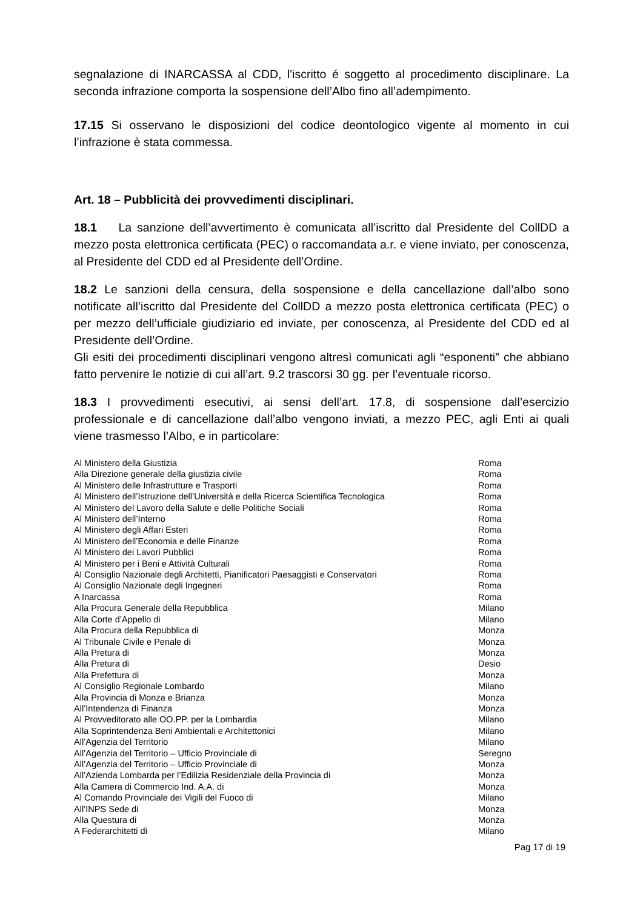segnalazione di INARCASSA al CDD, l'iscritto é soggetto al procedimento disciplinare. La seconda infrazione comporta la sospensione dell’Albo fino all’adempimento.
17.15 Si osservano le disposizioni del codice deontologico vigente al momento in cui l’infrazione è stata commessa.
Art. 18 – Pubblicità dei provvedimenti disciplinari.
18.1 La sanzione dell’avvertimento è comunicata all’iscritto dal Presidente del CollDD a mezzo posta elettronica certificata (PEC) o raccomandata a.r. e viene inviato, per conoscenza, al Presidente del CDD ed al Presidente dell’Ordine.
18.2 Le sanzioni della censura, della sospensione e della cancellazione dall’albo sono notificate all’iscritto dal Presidente del CollDD a mezzo posta elettronica certificata (PEC) o per mezzo dell’ufficiale giudiziario ed inviate, per conoscenza, al Presidente del CDD ed al Presidente dell’Ordine.
Gli esiti dei procedimenti disciplinari vengono altresì comunicati agli “esponenti” che abbiano fatto pervenire le notizie di cui all’art. 9.2 trascorsi 30 gg. per l’eventuale ricorso.
18.3 I provvedimenti esecutivi, ai sensi dell’art. 17.8, di sospensione dall’esercizio professionale e di cancellazione dall’albo vengono inviati, a mezzo PEC, agli Enti ai quali viene trasmesso l’Albo, e in particolare:
| Al Ministero della Giustizia | Roma |
| Alla Direzione generale della giustizia civile | Roma |
| Al Ministero delle Infrastrutture e Trasporti | Roma |
| Al Ministero dell’Istruzione dell’Università e della Ricerca Scientifica Tecnologica | Roma |
| Al Ministero del Lavoro della Salute e delle Politiche Sociali | Roma |
| Al Ministero dell’Interno | Roma |
| Al Ministero degli Affari Esteri | Roma |
| Al Ministero dell’Economia e delle Finanze | Roma |
| Al Ministero dei Lavori Pubblici | Roma |
| Al Ministero per i Beni e Attività Culturali | Roma |
| Al Consiglio Nazionale degli Architetti, Pianificatori Paesaggisti e Conservatori | Roma |
| Al Consiglio Nazionale degli Ingegneri | Roma |
| A Inarcassa | Roma |
| Alla Procura Generale della Repubblica | Milano |
| Alla Corte d’Appello di | Milano |
| Alla Procura della Repubblica di | Monza |
| Al Tribunale Civile e Penale di | Monza |
| Alla Pretura di | Monza |
| Alla Pretura di | Desio |
| Alla Prefettura di | Monza |
| Al Consiglio Regionale Lombardo | Milano |
| Alla Provincia di Monza e Brianza | Monza |
| All’Intendenza di Finanza | Monza |
| Al Provveditorato alle OO.PP. per la Lombardia | Milano |
| Alla Soprintendenza Beni Ambientali e Architettonici | Milano |
| All’Agenzia del Territorio | Milano |
| All’Agenzia del Territorio – Ufficio Provinciale di | Seregno |
| All’Agenzia del Territorio – Ufficio Provinciale di | Monza |
| All’Azienda Lombarda per l’Edilizia Residenziale della Provincia di | Monza |
| Alla Camera di Commercio Ind. A.A. di | Monza |
| Al Comando Provinciale dei Vigili del Fuoco di | Milano |
| All’INPS Sede di | Monza |
| Alla Questura di | Monza |
| A Federarchitetti di | Milano |
Pag 17 di 19